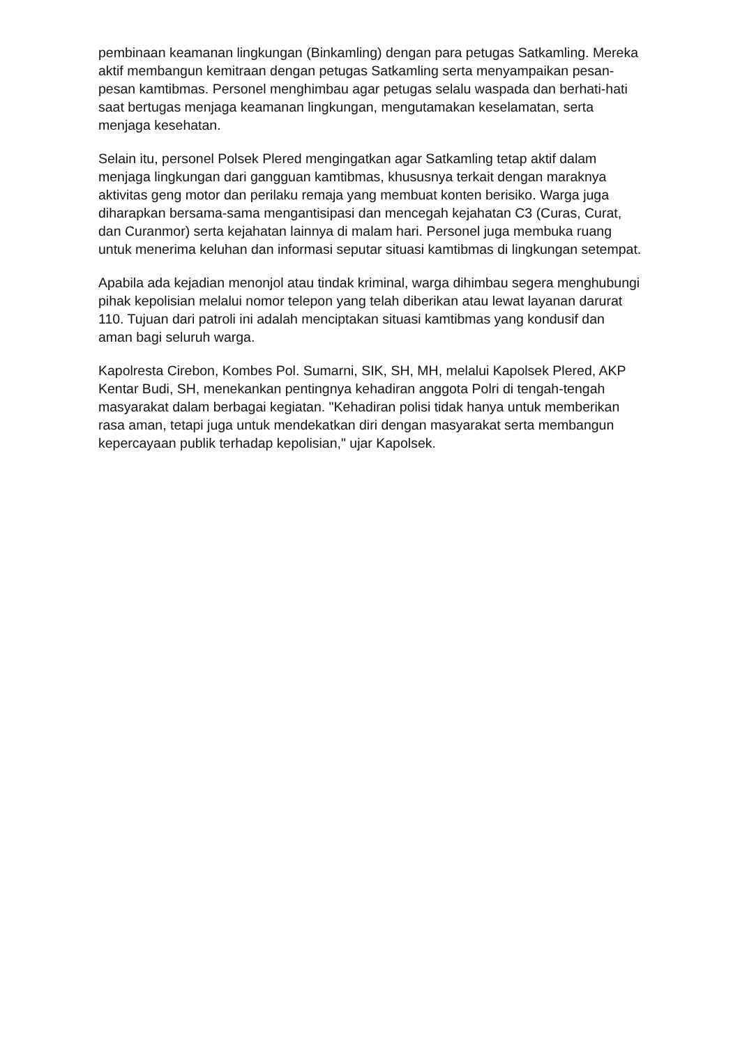pembinaan keamanan lingkungan (Binkamling) dengan para petugas Satkamling. Mereka aktif membangun kemitraan dengan petugas Satkamling serta menyampaikan pesan-pesan kamtibmas. Personel menghimbau agar petugas selalu waspada dan berhati-hati saat bertugas menjaga keamanan lingkungan, mengutamakan keselamatan, serta menjaga kesehatan.
Selain itu, personel Polsek Plered mengingatkan agar Satkamling tetap aktif dalam menjaga lingkungan dari gangguan kamtibmas, khususnya terkait dengan maraknya aktivitas geng motor dan perilaku remaja yang membuat konten berisiko. Warga juga diharapkan bersama-sama mengantisipasi dan mencegah kejahatan C3 (Curas, Curat, dan Curanmor) serta kejahatan lainnya di malam hari. Personel juga membuka ruang untuk menerima keluhan dan informasi seputar situasi kamtibmas di lingkungan setempat.
Apabila ada kejadian menonjol atau tindak kriminal, warga dihimbau segera menghubungi pihak kepolisian melalui nomor telepon yang telah diberikan atau lewat layanan darurat 110. Tujuan dari patroli ini adalah menciptakan situasi kamtibmas yang kondusif dan aman bagi seluruh warga.
Kapolresta Cirebon, Kombes Pol. Sumarni, SIK, SH, MH, melalui Kapolsek Plered, AKP Kentar Budi, SH, menekankan pentingnya kehadiran anggota Polri di tengah-tengah masyarakat dalam berbagai kegiatan. "Kehadiran polisi tidak hanya untuk memberikan rasa aman, tetapi juga untuk mendekatkan diri dengan masyarakat serta membangun kepercayaan publik terhadap kepolisian," ujar Kapolsek.